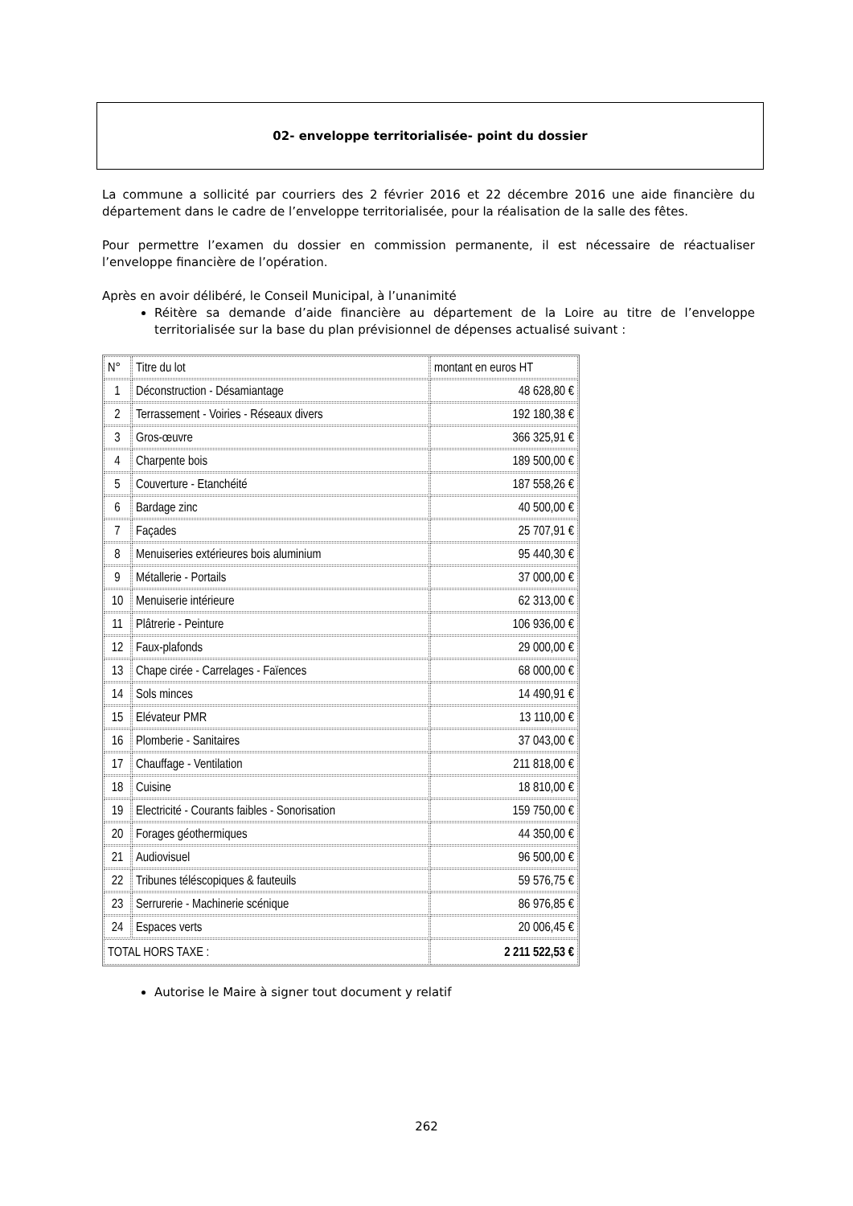02- enveloppe territorialisée- point du dossier
La commune a sollicité par courriers des 2 février 2016 et 22 décembre 2016 une aide financière du département dans le cadre de l’enveloppe territorialisée, pour la réalisation de la salle des fêtes.
Pour permettre l’examen du dossier en commission permanente, il est nécessaire de réactualiser l’enveloppe financière de l’opération.
Après en avoir délibéré, le Conseil Municipal, à l’unanimité
Réitère sa demande d’aide financière au département de la Loire au titre de l’enveloppe territorialisée sur la base du plan prévisionnel de dépenses actualisé suivant :
| N° | Titre du lot | montant en euros HT |
| --- | --- | --- |
| 1 | Déconstruction - Désamiantage | 48 628,80 € |
| 2 | Terrassement - Voiries - Réseaux divers | 192 180,38 € |
| 3 | Gros-œuvre | 366 325,91 € |
| 4 | Charpente bois | 189 500,00 € |
| 5 | Couverture - Etanchéité | 187 558,26 € |
| 6 | Bardage zinc | 40 500,00 € |
| 7 | Façades | 25 707,91 € |
| 8 | Menuiseries extérieures bois aluminium | 95 440,30 € |
| 9 | Métallerie - Portails | 37 000,00 € |
| 10 | Menuiserie intérieure | 62 313,00 € |
| 11 | Plâtrerie - Peinture | 106 936,00 € |
| 12 | Faux-plafonds | 29 000,00 € |
| 13 | Chape cirée - Carrelages - Faïences | 68 000,00 € |
| 14 | Sols minces | 14 490,91 € |
| 15 | Elévateur PMR | 13 110,00 € |
| 16 | Plomberie - Sanitaires | 37 043,00 € |
| 17 | Chauffage - Ventilation | 211 818,00 € |
| 18 | Cuisine | 18 810,00 € |
| 19 | Electricité - Courants faibles - Sonorisation | 159 750,00 € |
| 20 | Forages géothermiques | 44 350,00 € |
| 21 | Audiovisuel | 96 500,00 € |
| 22 | Tribunes téléscopiques & fauteuils | 59 576,75 € |
| 23 | Serrurerie - Machinerie scénique | 86 976,85 € |
| 24 | Espaces verts | 20 006,45 € |
| TOTAL HORS TAXE : | | 2 211 522,53 € |
Autorise le Maire à signer tout document y relatif
262